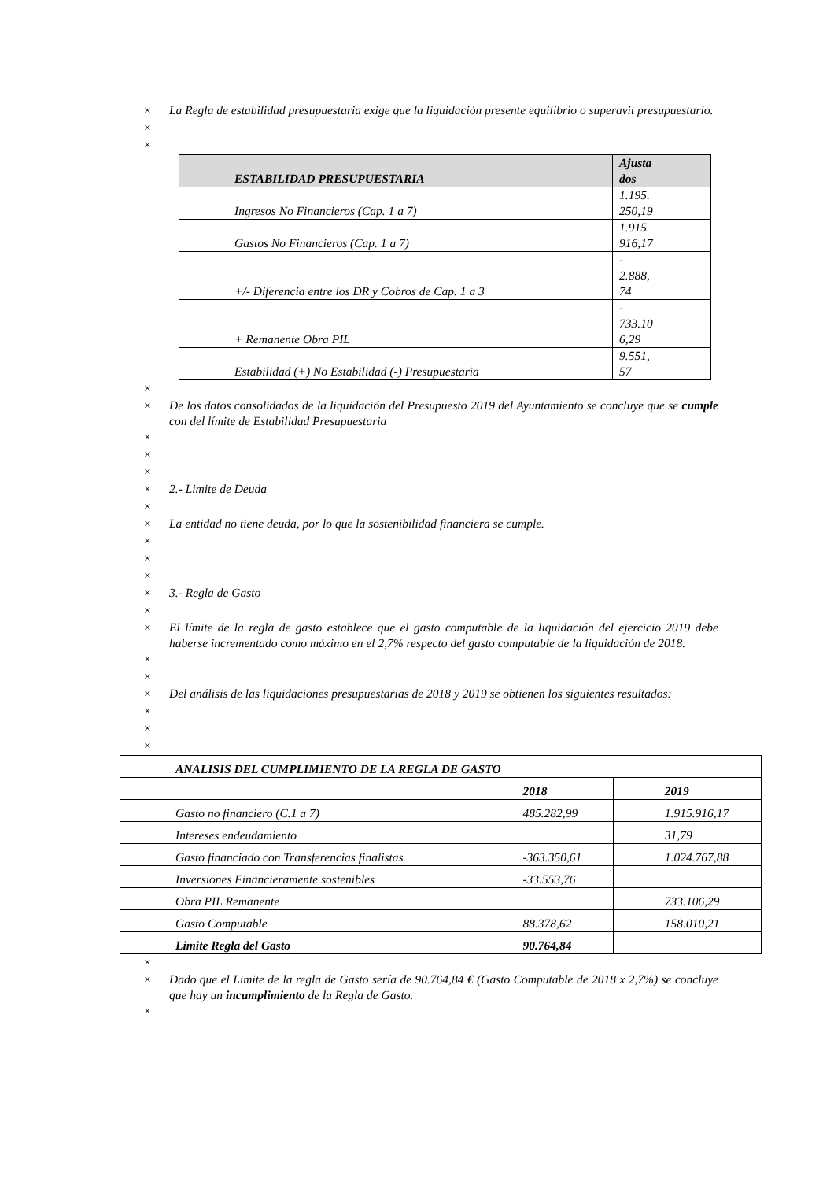× La Regla de estabilidad presupuestaria exige que la liquidación presente equilibrio o superavit presupuestario.
×
×
| ESTABILIDAD PRESUPUESTARIA | Ajusta dos |
| Ingresos No Financieros (Cap. 1 a 7) | 1.195. 250,19 |
| Gastos No Financieros (Cap. 1 a 7) | 1.915. 916,17 |
| +/- Diferencia entre los DR y Cobros de Cap. 1 a 3 | - 2.888, 74 |
| + Remanente Obra PIL | - 733.10 6,29 |
| Estabilidad (+) No Estabilidad (-) Presupuestaria | 9.551, 57 |
×
× De los datos consolidados de la liquidación del Presupuesto 2019 del Ayuntamiento se concluye que se cumple con del límite de Estabilidad Presupuestaria
×
×
×
× 2.- Limite de Deuda
×
× La entidad no tiene deuda, por lo que la sostenibilidad financiera se cumple.
×
×
×
× 3.- Regla de Gasto
×
× El límite de la regla de gasto establece que el gasto computable de la liquidación del ejercicio 2019 debe haberse incrementado como máximo en el 2,7% respecto del gasto computable de la liquidación de 2018.
×
×
× Del análisis de las liquidaciones presupuestarias de 2018 y 2019 se obtienen los siguientes resultados:
×
×
×
| ANALISIS DEL CUMPLIMIENTO DE LA REGLA DE GASTO | | |
| | 2018 | 2019 |
| Gasto no financiero (C.1 a 7) | 485.282,99 | 1.915.916,17 |
| Intereses endeudamiento | | 31,79 |
| Gasto financiado con Transferencias finalistas | -363.350,61 | 1.024.767,88 |
| Inversiones Financieramente sostenibles | -33.553,76 | |
| Obra PIL Remanente | | 733.106,29 |
| Gasto Computable | 88.378,62 | 158.010,21 |
| Limite Regla del Gasto | 90.764,84 | |
×
× Dado que el Limite de la regla de Gasto sería de 90.764,84 € (Gasto Computable de 2018 x 2,7%) se concluye que hay un incumplimiento de la Regla de Gasto.
×